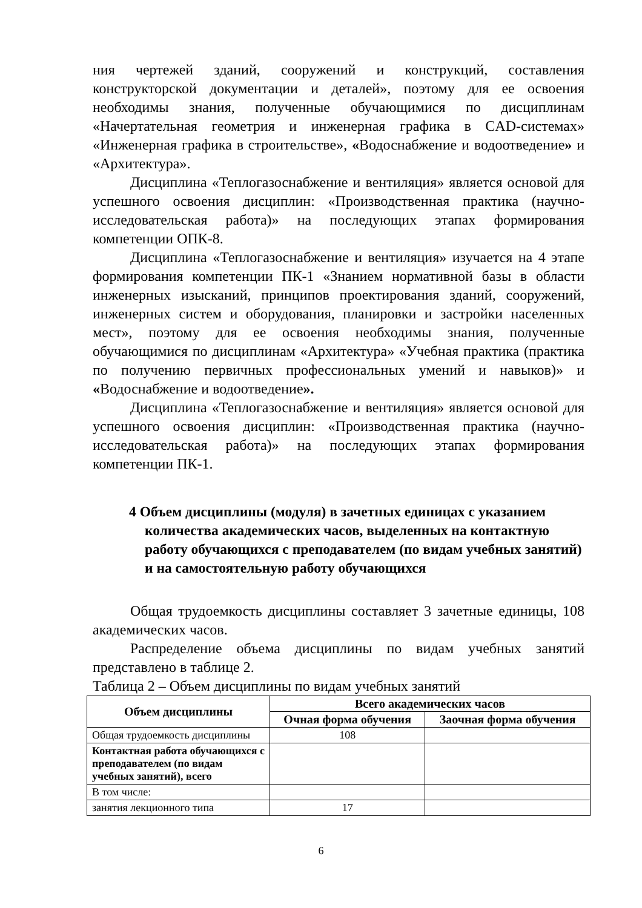ния чертежей зданий, сооружений и конструкций, составления конструкторской документации и деталей», поэтому для ее освоения необходимы знания, полученные обучающимися по дисциплинам «Начертательная геометрия и инженерная графика в CAD-системах» «Инженерная графика в строительстве», «Водоснабжение и водоотведение» и «Архитектура».
Дисциплина «Теплогазоснабжение и вентиляция» является основой для успешного освоения дисциплин: «Производственная практика (научно-исследовательская работа)» на последующих этапах формирования компетенции ОПК-8.
Дисциплина «Теплогазоснабжение и вентиляция» изучается на 4 этапе формирования компетенции ПК-1 «Знанием нормативной базы в области инженерных изысканий, принципов проектирования зданий, сооружений, инженерных систем и оборудования, планировки и застройки населенных мест», поэтому для ее освоения необходимы знания, полученные обучающимися по дисциплинам «Архитектура» «Учебная практика (практика по получению первичных профессиональных умений и навыков)» и «Водоснабжение и водоотведение».
Дисциплина «Теплогазоснабжение и вентиляция» является основой для успешного освоения дисциплин: «Производственная практика (научно-исследовательская работа)» на последующих этапах формирования компетенции ПК-1.
4 Объем дисциплины (модуля) в зачетных единицах с указанием количества академических часов, выделенных на контактную работу обучающихся с преподавателем (по видам учебных занятий) и на самостоятельную работу обучающихся
Общая трудоемкость дисциплины составляет 3 зачетные единицы, 108 академических часов.
Распределение объема дисциплины по видам учебных занятий представлено в таблице 2.
Таблица 2 – Объем дисциплины по видам учебных занятий
| Объем дисциплины | Всего академических часов | |
| --- | --- | --- |
| | Очная форма обучения | Заочная форма обучения |
| Общая трудоемкость дисциплины | 108 | |
| Контактная работа обучающихся с преподавателем (по видам учебных занятий), всего | | |
| В том числе: | | |
| занятия лекционного типа | 17 | |
6